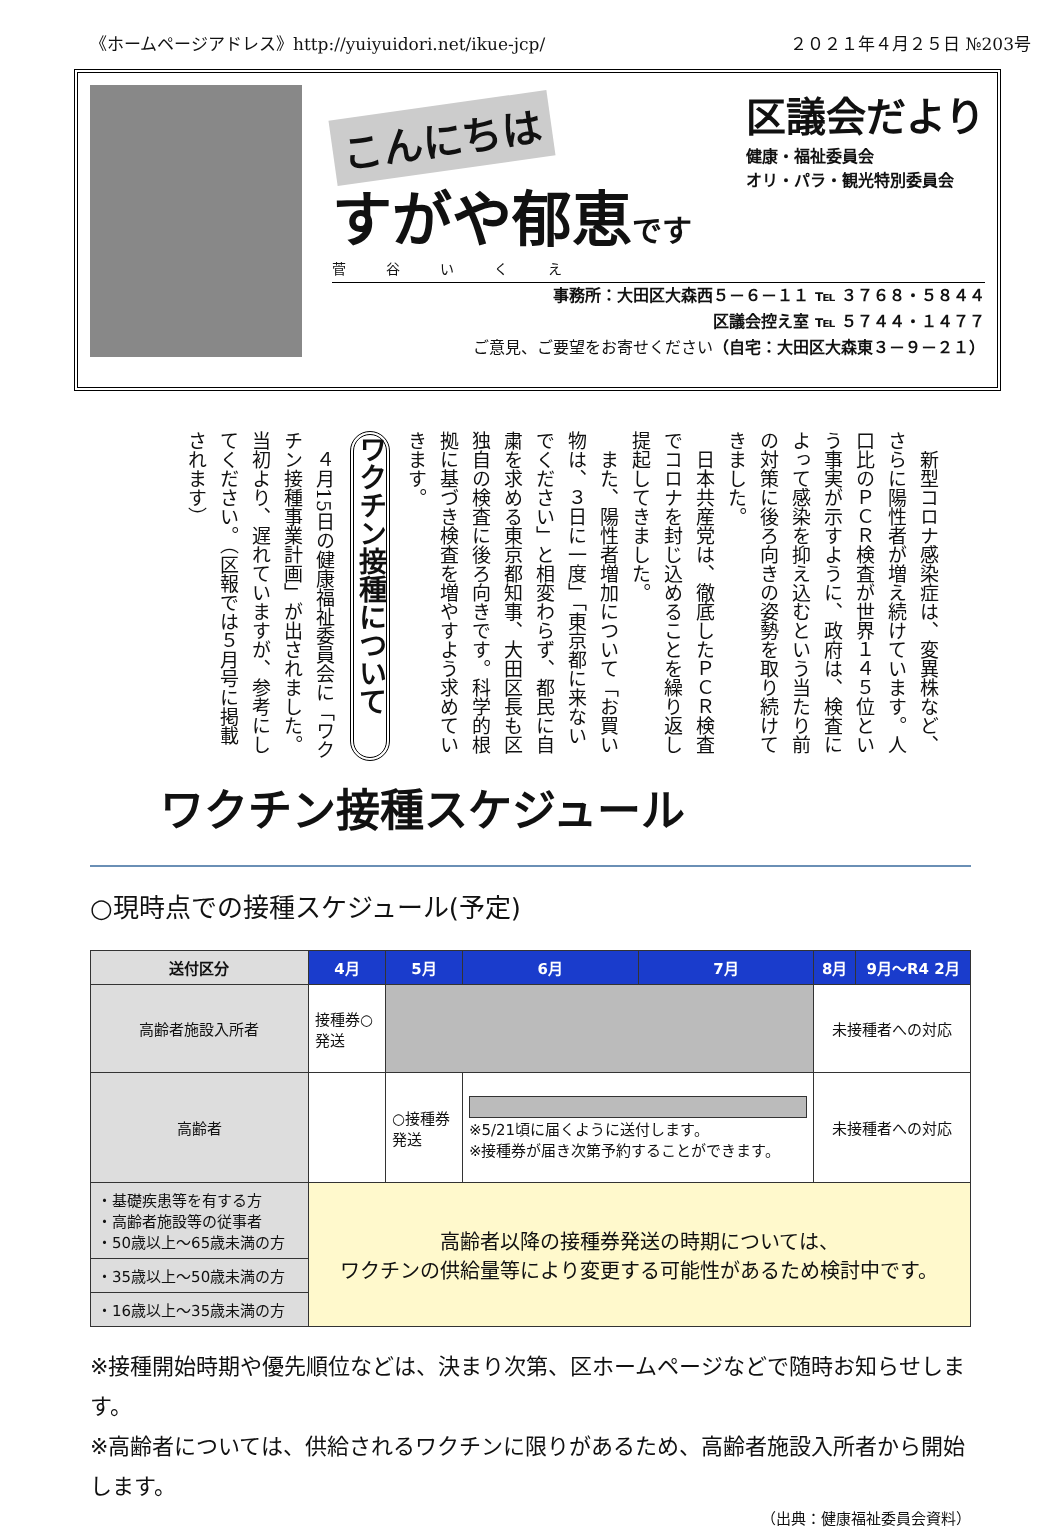《ホームページアドレス》http://yuiyuidori.net/ikue-jcp/ ２０２１年４月２５日 №203号
こんにちは
すがや郁恵です
菅谷いくえ
区議会だより
健康・福祉委員会
オリ・パラ・観光特別委員会
事務所：大田区大森西５－６－１１ ℡ ３７６８・５８４４
区議会控え室 ℡ ５７４４・１４７７
ご意見、ご要望をお寄せください（自宅：大田区大森東３－９－２１）
　新型コロナ感染症は、変異株など、さらに陽性者が増え続けています。人口比のＰＣＲ検査が世界１４５位という事実が示すように、政府は、検査によって感染を抑え込むという当たり前の対策に後ろ向きの姿勢を取り続けてきました。
　日本共産党は、徹底したＰＣＲ検査でコロナを封じ込めることを繰り返し提起してきました。
　また、陽性者増加について「お買い物は、３日に一度」「東京都に来ないでください」と相変わらず、都民に自粛を求める東京都知事、大田区長も区独自の検査に後ろ向きです。科学的根拠に基づき検査を増やすよう求めていきます。
ワクチン接種について
　４月15日の健康福祉委員会に「ワクチン接種事業計画」が出されました。当初より、遅れていますが、参考にしてください。（区報では５月号に掲載されます）
ワクチン接種スケジュール
○現時点での接種スケジュール(予定)
| 送付区分 | 4月 | 5月 | 6月 | 7月 | 8月 | 9月～R4 2月 |
| --- | --- | --- | --- | --- | --- | --- |
| 高齢者施設入所者 | 接種券○ 発送 | | | | 未接種者への対応 | |
| 高齢者 | | ○接種券 発送 | ※5/21頃に届くように送付します。 ※接種券が届き次第予約することができます。 | | 未接種者への対応 | |
| ・基礎疾患等を有する方 ・高齢者施設等の従事者 ・50歳以上～65歳未満の方 | 高齢者以降の接種券発送の時期については、 ワクチンの供給量等により変更する可能性があるため検討中です。 | | | | | |
| ・35歳以上～50歳未満の方 | | | | | | |
| ・16歳以上～35歳未満の方 | | | | | | |
※接種開始時期や優先順位などは、決まり次第、区ホームページなどで随時お知らせします。
※高齢者については、供給されるワクチンに限りがあるため、高齢者施設入所者から開始します。
（出典：健康福祉委員会資料）